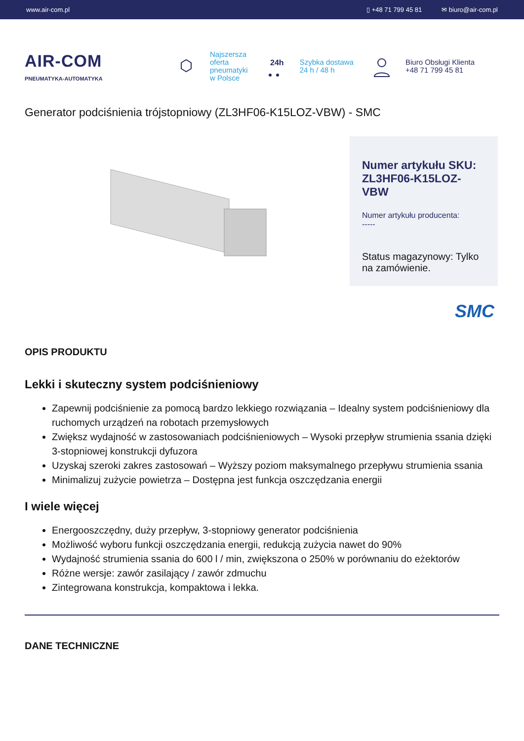www.air-com.pl ▯ +48 71 799 45 81 ✉ biuro@air-com.pl
AIR-COM
PNEUMATYKA-AUTOMATYKA
Najszersza
oferta
pneumatyki
w Polsce
24h
Szybka dostawa
24 h / 48 h
Biuro Obsługi Klienta
+48 71 799 45 81
Generator podciśnienia trójstopniowy (ZL3HF06-K15LOZ-VBW) - SMC
Numer artykułu SKU: ZL3HF06-K15LOZ-VBW
Numer artykułu producenta:
-----
Status magazynowy: Tylko na zamówienie.
SMC
OPIS PRODUKTU
Lekki i skuteczny system podciśnieniowy
Zapewnij podciśnienie za pomocą bardzo lekkiego rozwiązania – Idealny system podciśnieniowy dla ruchomych urządzeń na robotach przemysłowych
Zwiększ wydajność w zastosowaniach podciśnieniowych – Wysoki przepływ strumienia ssania dzięki 3-stopniowej konstrukcji dyfuzora
Uzyskaj szeroki zakres zastosowań – Wyższy poziom maksymalnego przepływu strumienia ssania
Minimalizuj zużycie powietrza – Dostępna jest funkcja oszczędzania energii
I wiele więcej
Energooszczędny, duży przepływ, 3-stopniowy generator podciśnienia
Możliwość wyboru funkcji oszczędzania energii, redukcją zużycia nawet do 90%
Wydajność strumienia ssania do 600 l / min, zwiększona o 250% w porównaniu do eżektorów
Różne wersje: zawór zasilający / zawór zdmuchu
Zintegrowana konstrukcja, kompaktowa i lekka.
DANE TECHNICZNE